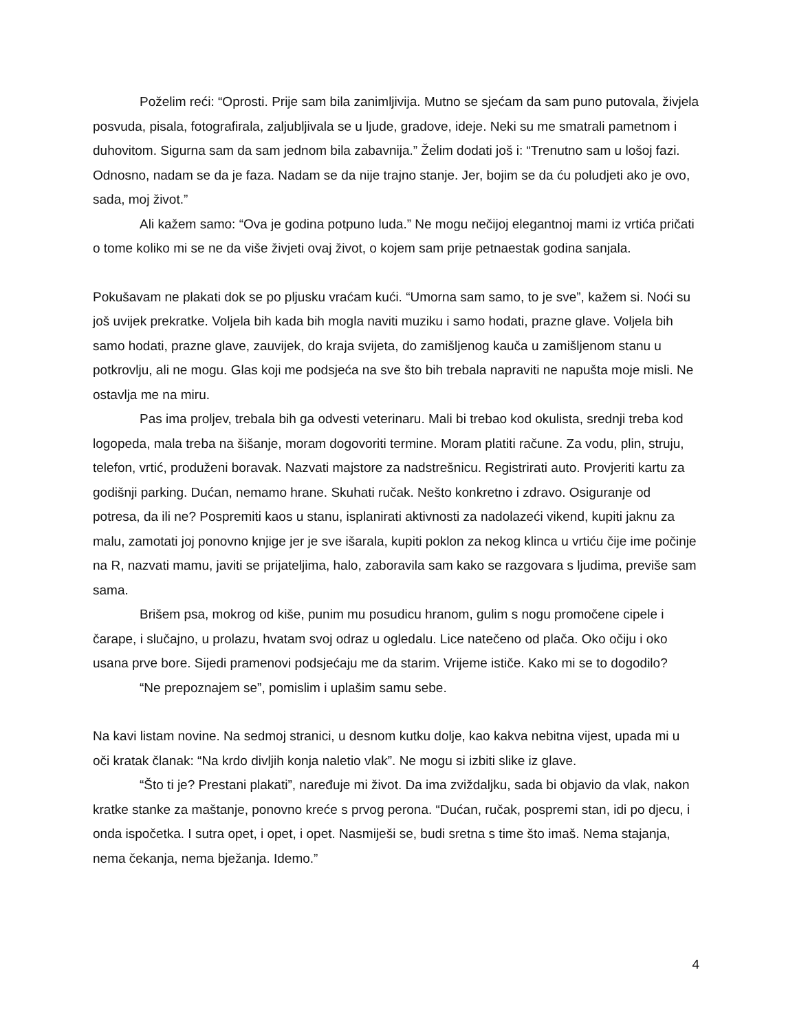Poželim reći: “Oprosti. Prije sam bila zanimljivija. Mutno se sjećam da sam puno putovala, živjela posvuda, pisala, fotografirala, zaljubljivala se u ljude, gradove, ideje. Neki su me smatrali pametnom i duhovitom. Sigurna sam da sam jednom bila zabavnija.” Želim dodati još i: “Trenutno sam u lošoj fazi. Odnosno, nadam se da je faza. Nadam se da nije trajno stanje. Jer, bojim se da ću poludjeti ako je ovo, sada, moj život.”
Ali kažem samo: “Ova je godina potpuno luda.” Ne mogu nečijoj elegantnoj mami iz vrtića pričati o tome koliko mi se ne da više živjeti ovaj život, o kojem sam prije petnaestak godina sanjala.
Pokušavam ne plakati dok se po pljusku vraćam kući. “Umorna sam samo, to je sve”, kažem si. Noći su još uvijek prekratke. Voljela bih kada bih mogla naviti muziku i samo hodati, prazne glave. Voljela bih samo hodati, prazne glave, zauvijek, do kraja svijeta, do zamišljenog kauča u zamišljenom stanu u potkrovlju, ali ne mogu. Glas koji me podsjeća na sve što bih trebala napraviti ne napušta moje misli. Ne ostavlja me na miru.
Pas ima proljev, trebala bih ga odvesti veterinaru. Mali bi trebao kod okulista, srednji treba kod logopeda, mala treba na šišanje, moram dogovoriti termine. Moram platiti račune. Za vodu, plin, struju, telefon, vrtić, produženi boravak. Nazvati majstore za nadstrešnicu. Registrirati auto. Provjeriti kartu za godišnji parking. Dućan, nemamo hrane. Skuhati ručak. Nešto konkretno i zdravo. Osiguranje od potresa, da ili ne? Pospremiti kaos u stanu, isplanirati aktivnosti za nadolazeći vikend, kupiti jaknu za malu, zamotati joj ponovno knjige jer je sve išarala, kupiti poklon za nekog klinca u vrtiću čije ime počinje na R, nazvati mamu, javiti se prijateljima, halo, zaboravila sam kako se razgovara s ljudima, previše sam sama.
Brišem psa, mokrog od kiše, punim mu posudicu hranom, gulim s nogu promočene cipele i čarape, i slučajno, u prolazu, hvatam svoj odraz u ogledalu. Lice natečeno od plača. Oko očiju i oko usana prve bore. Sijedi pramenovi podsjećaju me da starim. Vrijeme ističe. Kako mi se to dogodilo?
“Ne prepoznajem se”, pomislim i uplašim samu sebe.
Na kavi listam novine. Na sedmoj stranici, u desnom kutku dolje, kao kakva nebitna vijest, upada mi u oči kratak članak: “Na krdo divljih konja naletio vlak”. Ne mogu si izbiti slike iz glave.
“Što ti je? Prestani plakati”, naređuje mi život. Da ima zviždaljku, sada bi objavio da vlak, nakon kratke stanke za maštanje, ponovno kreće s prvog perona. “Dućan, ručak, pospremi stan, idi po djecu, i onda ispočetka. I sutra opet, i opet, i opet. Nasmiješi se, budi sretna s time što imaš. Nema stajanja, nema čekanja, nema bježanja. Idemo.”
4